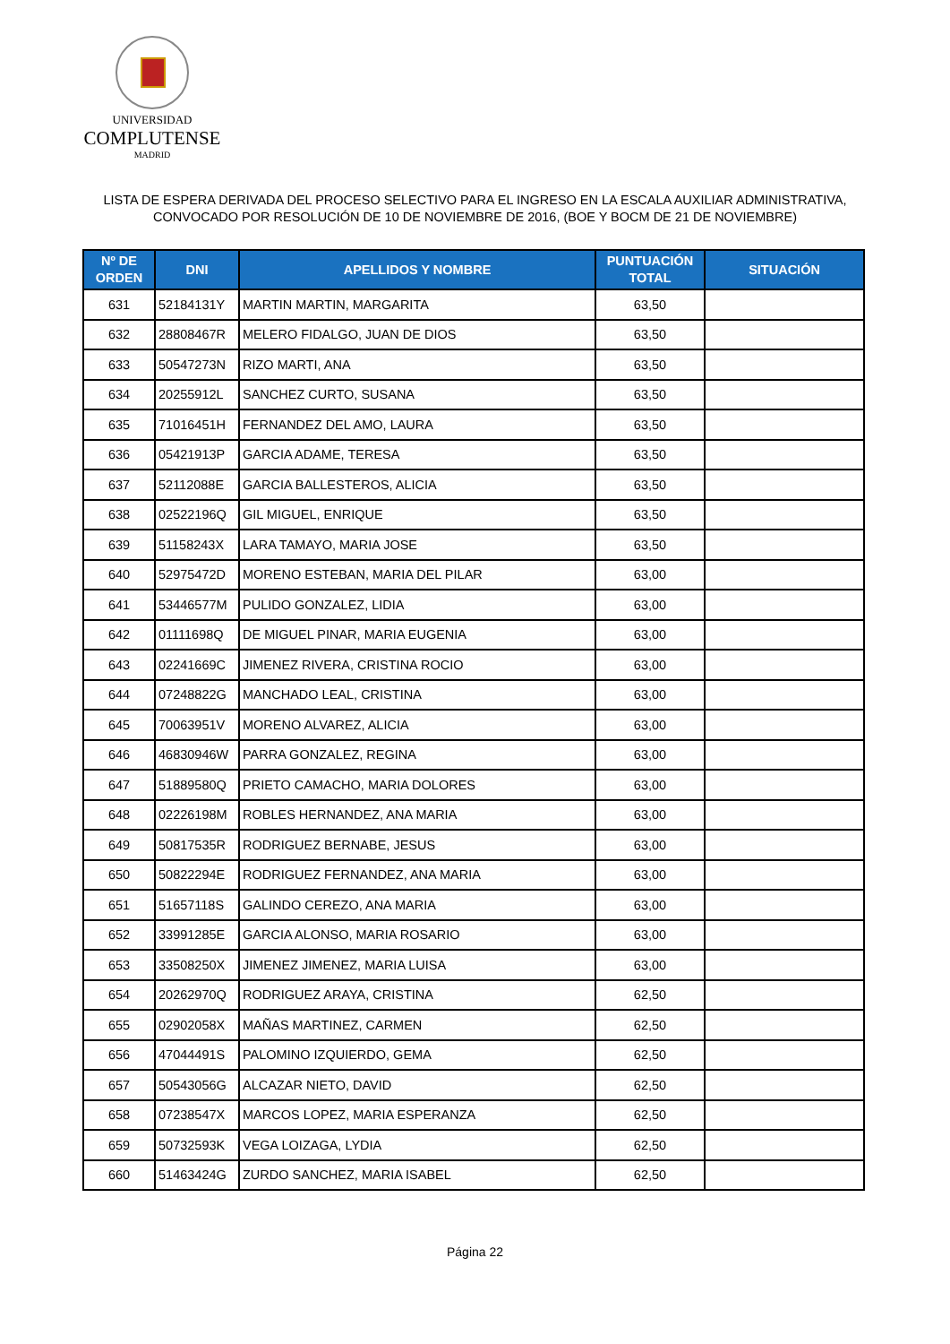UNIVERSIDAD
COMPLUTENSE
MADRID
LISTA DE ESPERA DERIVADA DEL PROCESO SELECTIVO PARA EL INGRESO EN LA ESCALA AUXILIAR ADMINISTRATIVA,
CONVOCADO POR RESOLUCIÓN DE 10 DE NOVIEMBRE DE 2016, (BOE Y BOCM DE 21 DE NOVIEMBRE)
| Nº DE ORDEN | DNI | APELLIDOS Y NOMBRE | PUNTUACIÓN TOTAL | SITUACIÓN |
| --- | --- | --- | --- | --- |
| 631 | 52184131Y | MARTIN MARTIN, MARGARITA | 63,50 | |
| 632 | 28808467R | MELERO FIDALGO, JUAN DE DIOS | 63,50 | |
| 633 | 50547273N | RIZO MARTI, ANA | 63,50 | |
| 634 | 20255912L | SANCHEZ CURTO, SUSANA | 63,50 | |
| 635 | 71016451H | FERNANDEZ DEL AMO, LAURA | 63,50 | |
| 636 | 05421913P | GARCIA ADAME, TERESA | 63,50 | |
| 637 | 52112088E | GARCIA BALLESTEROS, ALICIA | 63,50 | |
| 638 | 02522196Q | GIL MIGUEL, ENRIQUE | 63,50 | |
| 639 | 51158243X | LARA TAMAYO, MARIA JOSE | 63,50 | |
| 640 | 52975472D | MORENO ESTEBAN, MARIA DEL PILAR | 63,00 | |
| 641 | 53446577M | PULIDO GONZALEZ, LIDIA | 63,00 | |
| 642 | 01111698Q | DE MIGUEL PINAR, MARIA EUGENIA | 63,00 | |
| 643 | 02241669C | JIMENEZ RIVERA, CRISTINA ROCIO | 63,00 | |
| 644 | 07248822G | MANCHADO LEAL, CRISTINA | 63,00 | |
| 645 | 70063951V | MORENO ALVAREZ, ALICIA | 63,00 | |
| 646 | 46830946W | PARRA GONZALEZ, REGINA | 63,00 | |
| 647 | 51889580Q | PRIETO CAMACHO, MARIA DOLORES | 63,00 | |
| 648 | 02226198M | ROBLES HERNANDEZ, ANA MARIA | 63,00 | |
| 649 | 50817535R | RODRIGUEZ BERNABE, JESUS | 63,00 | |
| 650 | 50822294E | RODRIGUEZ FERNANDEZ, ANA MARIA | 63,00 | |
| 651 | 51657118S | GALINDO CEREZO, ANA MARIA | 63,00 | |
| 652 | 33991285E | GARCIA ALONSO, MARIA ROSARIO | 63,00 | |
| 653 | 33508250X | JIMENEZ JIMENEZ, MARIA LUISA | 63,00 | |
| 654 | 20262970Q | RODRIGUEZ ARAYA, CRISTINA | 62,50 | |
| 655 | 02902058X | MAÑAS MARTINEZ, CARMEN | 62,50 | |
| 656 | 47044491S | PALOMINO IZQUIERDO, GEMA | 62,50 | |
| 657 | 50543056G | ALCAZAR NIETO, DAVID | 62,50 | |
| 658 | 07238547X | MARCOS LOPEZ, MARIA ESPERANZA | 62,50 | |
| 659 | 50732593K | VEGA LOIZAGA, LYDIA | 62,50 | |
| 660 | 51463424G | ZURDO SANCHEZ, MARIA ISABEL | 62,50 | |
Página 22